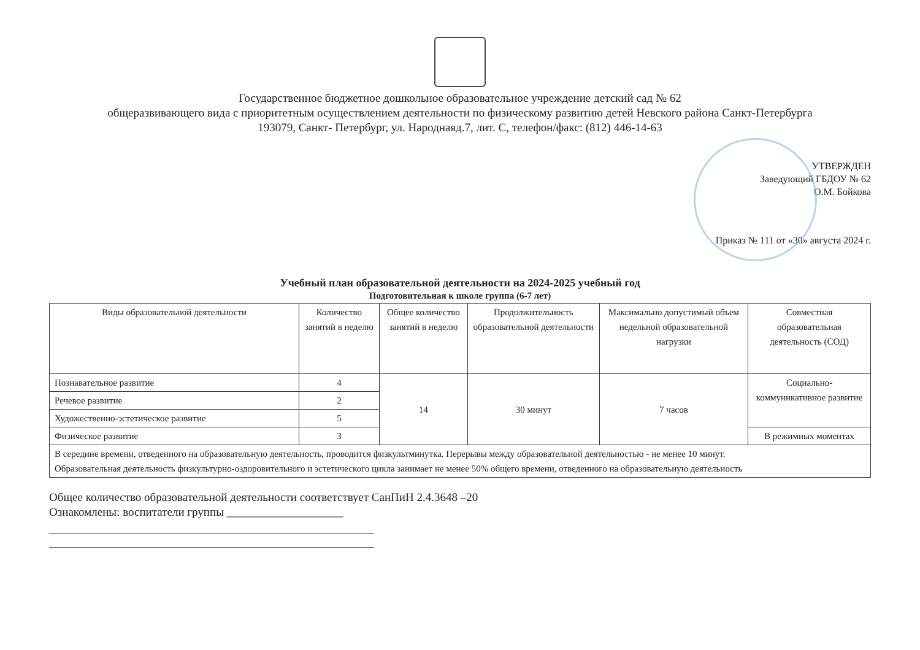Государственное бюджетное дошкольное образовательное учреждение детский сад № 62
общеразвивающего вида с приоритетным осуществлением деятельности по физическому развитию детей Невского района Санкт-Петербурга
193079, Санкт- Петербург, ул. Народнаяд.7, лит. С, телефон/факс: (812) 446-14-63
УТВЕРЖДЕН
Заведующий ГБДОУ № 62
О.М. Бойкова
Приказ № 111 от «30» августа 2024 г.
Учебный план образовательной деятельности на 2024-2025 учебный год
Подготовительная к школе группа (6-7 лет)
| Виды образовательной деятельности | Количество занятий в неделю | Общее количество занятий в неделю | Продолжительность образовательной деятельности | Максимально допустимый объем недельной образовательной нагрузки | Совместная образовательная деятельность (СОД) |
| --- | --- | --- | --- | --- | --- |
| Познавательное развитие | 4 | 14 | 30 минут | 7 часов | Социально-коммуникативное развитие |
| Речевое развитие | 2 | | | | |
| Художественно-эстетическое развитие | 5 | | | | |
| Физическое развитие | 3 | | | | В режимных моментах |
| В середине времени, отведенного на образовательную деятельность, проводится физкультминутка. Перерывы между образовательной деятельностью - не менее 10 минут. Образовательная деятельность физкультурно-оздоровительного и эстетического цикла занимает не менее 50% общего времени, отведенного на образовательную деятельность | | | | | |
Общее количество образовательной деятельности соответствует СанПиН 2.4.3648 –20
Ознакомлены: воспитатели группы ____________________